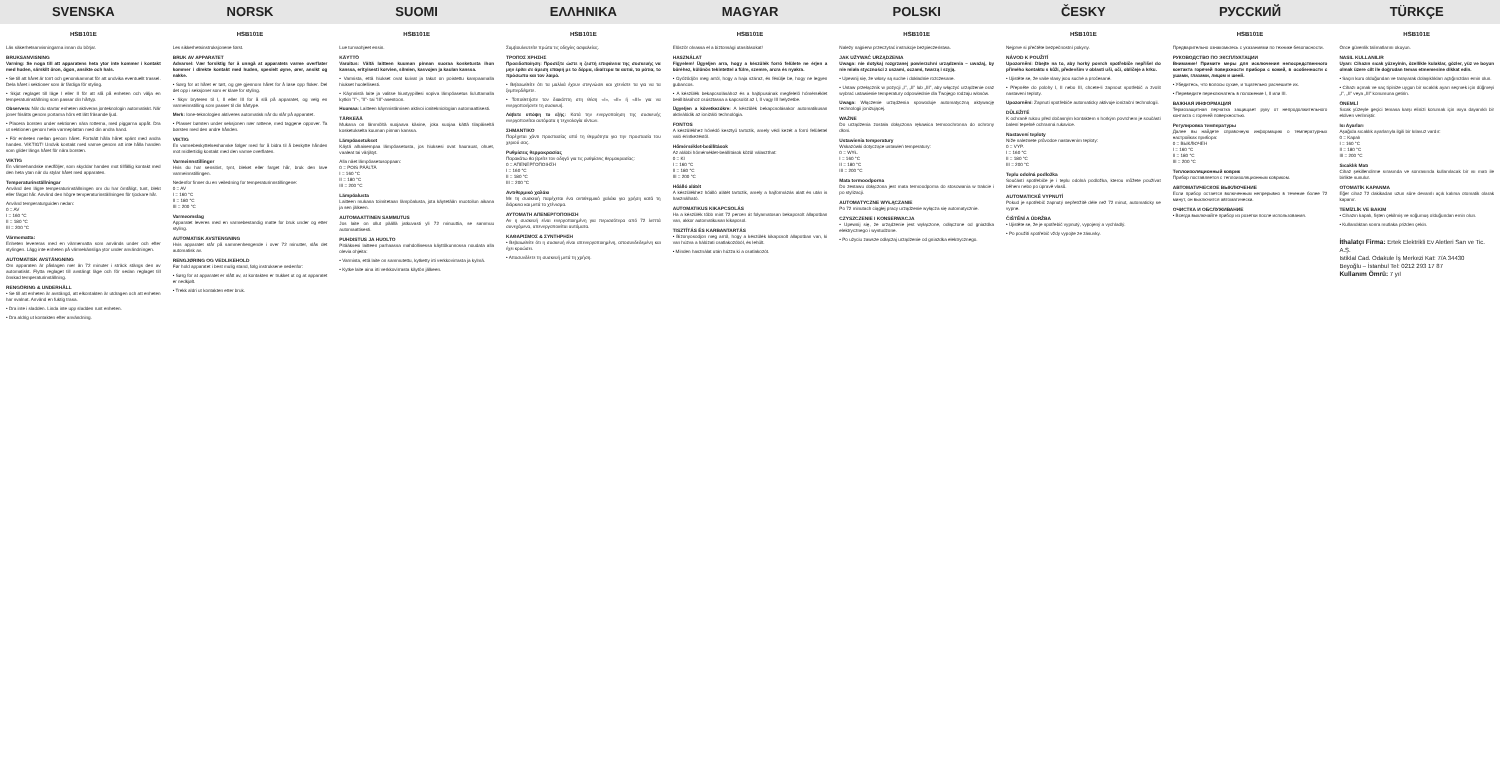SVENSKA
HSB101E
Läs säkerhetsanvisningarna innan du börjar.
BRUKSANVISNING
Varning: Se noga till att apparatens heta ytor inte kommer i kontakt med huden, särskilt öron, ögon, ansikte och hals.
• Se till att håret är torrt och genomkammat för att undvika eventuellt trassel. Dela håret i sektioner som är färdiga för styling.
• Skjut reglaget till läge I eller II för att slå på enheten och välja en temperaturinställning som passar din hårtyp.
Observera: När du startar enheten aktiveras jonteknologin automatiskt. När joner frisätts genom portarna hörs ett lätt fräsande ljud.
• Placera borsten under sektionen nära rotterna, med piggarna uppåt. Dra ut sektionen genom hela varmeplattan med din andra hand.
• För enheten mellan genom håret. Fortsätt hålla håret spänt med andra handen. VIKTIGT! Undvik kontakt med varme genom att inte hålla handen som glider längs håret för nära borsten.
VIKTIG
En värmehandske medföljer, som skyddar handen mot tillfällig kontakt med den heta ytan när du stylar håret med apparaten.
Temperaturinställningar
Använd den lägre temperaturinställningen om du har ömtåligt, tunt, blekt eller färgat hår. Använd den högre temperaturinställningen för tjockare hår.
Använd temperaturguiden nedan:
0 = AV
I = 160 °C
II = 180 °C
III = 200 °C
Värmematta:
Enheten levereras med en värmematta som används under och efter stylingen. Lägg inte enheten på värmekänsliga ytor under användningen.
AUTOMATISK AVSTÄNGNING
Om apparaten är påslagen mer än 72 minuter i sträck stängs den av automatiskt. Flytta reglaget till avstängt läge och för sedan reglaget till önskad temperaturinställning.
RENGÖRING & UNDERHÅLL
• Se till att enheten är avstängd, att elkontakten är utdragen och att enheten har svalnat. Använd en fuktig trasa.
• Dra inte i sladden. Linda inte upp sladden runt enheten.
• Dra aldrig ut kontakten efter användning.
NORSK
HSB101E
Les sikkerhetsinstruksjonene først.
BRUK AV APPARATET
Advarsel: Vær forsiktig for å unngå at apparatets varme overflater kommer i direkte kontakt med huden, spesielt øyne, ører, ansikt og nakke.
• Sørg for at håret er tørt, og gre gjennom håret for å løse opp floker. Del det opp i seksjoner som er klare for styling.
• Skyv bryteren til I, II eller III for å slå på apparatet, og velg en varmeinnstilling som passer til din hårtype.
Merk: Ione-teknologien aktiveres automatisk når du slår på apparatet.
• Plasser børsten under seksjonen nær røttene, med taggene oppover. Ta børsten med den andre hånden.
VIKTIG
En varmebeskyttelseshanske følger med for å bidra til å beskytte hånden mot midlertidig kontakt med den varme overflaten.
Varmeinnstillinger
Hvis du har sensitivt, tynt, bleket eller farget hår, bruk den lave varmeinnstillingen.
Nedenfor finner du en veiledning for temperaturinnstillingene:
0 = AV
I = 160 °C
II = 180 °C
III = 200 °C
Varmeomslag
Apparatet leveres med en varmebestandig matte for bruk under og etter styling.
AUTOMATISK AVSTENGNING
Hvis apparatet står på sammenhengende i over 72 minutter, slås det automatisk av.
RENGJØRING OG VEDLIKEHOLD
Før hold apparatet i best mulig stand, følg instruksene nedenfor:
• Sørg for at apparatet er slått av, at kontakten er trukket ut og at apparatet er nedkjølt.
• Trekk aldri ut kontakten etter bruk.
SUOMI
HSB101E
Lue turvaohjeet ensin.
KÄYTTÖ
Varoitus: Vältä laitteen kuuman pinnan suoraa kosketusta ihon kanssa, erityisesti korvien, silmien, kasvojen ja kaulan kanssa.
• Varmista, että hiukset ovat kuivat ja takut on poistettu kampaamalla hiukset huolellisesti.
• Käynnistä laite ja valitse hiustyypillesi sopiva lämpöasetus liu'uttamalla kytkin "I"-, "II"- tai "III"-asentoon.
Huomaa: Laitteen käynnistämisen aktivoi ionitekniologian automaattisesti.
TÄRKEÄÄ
Mukana on lämmöltä suojaava käsine, joka suojaa kättä tilapäiseltä kosketukselta kuuman pinnan kanssa.
Lämpöasetukset
Käytä alhaisempaa lämpöasetusta, jos hiuksesi ovat haurauat, ohuet, vaaleat tai värjätyt.
Alla näet lämpöasetusoppaan:
0 = POIS PÄÄLTÄ
I = 160 °C
II = 180 °C
III = 200 °C
Lämpöalusta
Laitteen mukana toimitetaan lämpöalusta, jota käytetään muotoilun aikana ja sen jälkeen.
AUTOMAATTINEN SAMMUTUS
Jos laite on ollut päällä jatkuvasti yli 72 minuuttia, se sammuu automaattisesti.
PUHDISTUS JA HUOLTO
Pitääksesi laitteen parhaassa mahdollisessa käyttökunnossa noudata alla olevia ohjeita:
• Varmista, että laite on sammutettu, kytketty irti verkkovirrasta ja kylmä.
• Kytke laite aina irti verkkovirrasta käytön jälkeen.
ΕΛΛΗΝΙΚΑ
HSB101E
Συμβουλευτείτε πρώτα τις οδηγίες ασφαλείας.
ΤΡΟΠΟΣ ΧΡΗΣΗΣ
Προειδοποίηση: Προσέξτε ώστε η ζεστή επιφάνεια της συσκευής να μην έρθει σε άμεση επαφή με το δέρμα, ιδιαίτερα τα αυτιά, τα μάτια, το πρόσωπο και τον λαιμό.
• Βεβαιωθείτε ότι τα μαλλιά έχουν στεγνώσει και χτενίστε τα για να τα ξεμπερδέψετε.
• Τοποθετήστε τον διακόπτη στη θέση «I», «II» ή «III» για να ενεργοποιήσετε τη συσκευή.
Λάβετε υπόψη το εξής: Κατά την ενεργοποίηση της συσκευής ενεργοποιείται αυτόματα η τεχνολογία ιόντων.
ΣΗΜΑΝΤΙΚΟ
Παρέχεται χάντι προστασίας από τη θερμότητα για την προστασία του χεριού σας.
Ρυθμίσεις θερμοκρασίας
Παρακάτω θα βρείτε τον οδηγό για τις ρυθμίσεις θερμοκρασίας:
0 = ΑΠΕΝΕΡΓΟΠΟΙΗΣΗ
I = 160 °C
II = 180 °C
III = 200 °C
Αντιθερμικό χαλάκι
Με τη συσκευή παρέχεται ένα αντιθερμικό χαλάκι για χρήση κατά τη διάρκεια και μετά το χτένισμα.
ΑΥΤΟΜΑΤΗ ΑΠΕΝΕΡΓΟΠΟΙΗΣΗ
Αν η συσκευή είναι ενεργοποιημένη για περισσότερα από 72 λεπτά συνεχόμενα, απενεργοποιείται αυτόματα.
ΚΑΘΑΡΙΣΜΟΣ & ΣΥΝΤΗΡΗΣΗ
• Βεβαιωθείτε ότι η συσκευή είναι απενεργοποιημένη, αποσυνδεδεμένη και έχει κρυώσει.
• Αποσυνδέετε τη συσκευή μετά τη χρήση.
MAGYAR
HSB101E
Először olvassa el a biztonsági utasításokat!
HASZNÁLAT
Figyelem! Ügyeljen arra, hogy a készülék forró felülete ne érjen a bőréhez, különös tekintettel a fülre, szemre, arcra és nyakra.
• Győződjön meg arról, hogy a haja száraz, és fésülje be, hogy ne legyen gubancos.
• A készülék bekapcsolásához és a hajtípusának megfelelő hőmérséklet beállításához csúsztassa a kapcsolót az I, II vagy III helyzetbe.
Ügyeljen a következőkre: A készülék bekapcsolásakor automatikusan aktiválódik az ionizáló technológia.
FONTOS
A készülékhez hővédő kesztyű tartozik, amely védi kezét a forró felülettel való érintkezéstől.
Hőmérséklet-beállítások
Az alábbi hőmérséklet-beállítások közül választhat:
0 = KI
I = 160 °C
II = 180 °C
III = 200 °C
Hőálló alátét
A készülékhez hőálló alátét tartozik, amely a hajformázás alatt és után is használható.
AUTOMATIKUS KIKAPCSOLÁS
Ha a készülék több mint 72 percen át folyamatosan bekapcsolt állapotban van, akkor automatikusan kikapcsol.
TISZTÍTÁS ÉS KARBANTARTÁS
• Bizonyosodjon meg arról, hogy a készülék kikapcsolt állapotban van, ki van húzva a hálózati csatlakozóból, és lehűlt.
• Minden használat után húzza ki a csatlakozót.
POLSKI
HSB101E
Należy najpierw przeczytać instrukcje bezpieczeństwa.
JAK UŻYWAĆ URZĄDZENIA
Uwaga: nie dotykaj rozgrzanej powierzchni urządzenia – uważaj, by nie miała styczności z uszami, oczami, twarzą i szyją.
• Upewnij się, że włosy są suche i dokładnie rozczesane.
• Ustaw przełącznik w pozycji „I", „II" lub „III", aby włączyć urządzenie oraz wybrać ustawienie temperatury odpowiednie dla Twojego rodzaju włosów.
Uwaga: Włączenie urządzenia spowoduje automatyczną aktywację technologii jonizującej.
WAŻNE
Do urządzenia została dołączona rękawica termoochronna do ochrony dłoni.
Ustawienia temperatury
Wskazówki dotyczące ustawień temperatury:
0 = WYŁ.
I = 160 °C
II = 180 °C
III = 200 °C
Mata termoodporna
Do zestawu dołączona jest mata termoodporna do stosowania w trakcie i po stylizacji.
AUTOMATYCZNE WYŁĄCZANIE
Po 72 minutach ciągłej pracy urządzenie wyłącza się automatycznie.
CZYSZCZENIE I KONSERWACJA
• Upewnij się, że urządzenie jest wyłączone, odłączone od gniazdka elektrycznego i wystudzone.
• Po użyciu zawsze odłączaj urządzenie od gniazdka elektrycznego.
ČESKY
HSB101E
Nejprve si přečtěte bezpečnostní pokyny.
NÁVOD K POUŽITÍ
Upozornění: Dbejte na to, aby horký povrch spotřebiče nepřišel do přímého kontaktu s kůží, především v oblasti uší, očí, obličeje a krku.
• Ujistěte se, že vaše vlasy jsou suché a pročesané.
• Přepněte do polohy I, II nebo III, chcete-li zapnout spotřebič a zvolit nastavení teploty.
Upozornění: Zapnutí spotřebiče automaticky aktivuje ionizační technologii.
DŮLEŽITÉ
K ochraně rukou před dočasným kontaktem s horkým povrchem je součástí balení tepelně ochranná rukavice.
Nastavení teploty
Níže naleznete průvodce nastavením teploty:
0 = VYP.
I = 160 °C
II = 180 °C
III = 200 °C
Teplu odolná podložka
Součástí spotřebiče je i teplu odolná podložka, kterou můžete používat během nebo po úpravě vlasů.
AUTOMATICKÉ VYPNUTÍ
Pokud je spotřebič zapnutý nepřetržitě déle než 72 minut, automaticky se vypne.
ČIŠTĚNÍ A ÚDRŽBA
• Ujistěte se, že je spotřebič vypnutý, vypojený a vychladlý.
• Po použití spotřebič vždy vypojte ze zásuvky.
РУССКИЙ
HSB101E
Предварительно ознакомьтесь с указаниями по технике безопасности.
РУКОВОДСТВО ПО ЭКСПЛУАТАЦИИ
Внимание! Примите меры для исключения непосредственного контакта горячей поверхности прибора с кожей, в особенности с ушами, глазами, лицом и шеей.
• Убедитесь, что волосы сухие, и тщательно расчешите их.
• Переведите переключатель в положение I, II или III.
ВАЖНАЯ ИНФОРМАЦИЯ
Термозащитная перчатка защищает руку от непродолжительного контакта с горячей поверхностью.
Регулировка температуры
Далее вы найдете справочную информацию о температурных настройках прибора:
0 = ВЫКЛЮЧЕН
I = 160 °C
II = 180 °C
III = 200 °C
Теплоизоляционный коврик
Прибор поставляется с теплоизоляционным ковриком.
АВТОМАТИЧЕСКОЕ ВЫКЛЮЧЕНИЕ
Если прибор остается включенным непрерывно в течение более 72 минут, он выключится автоматически.
ОЧИСТКА И ОБСЛУЖИВАНИЕ
• Всегда выключайте прибор из розетки после использования.
TÜRKÇE
HSB101E
Önce güvenlik talimatlarını okuyun.
NASIL KULLANILIR
Uyarı: Cihazın sıcak yüzeyinin, özellikle kulaklar, gözler, yüz ve boyun olmak üzere cilt ile doğrudan temas etmemesine dikkat edin.
• Saçın kuru olduğundan ve tarayarak dolaşıklıkları açtığınızdan emin olun.
• Cihazı açmak ve saç tipinize uygun bir sıcaklık ayarı seçmek için düğmeyi „I", „II" veya „III" konumuna getirin.
ÖNEMLİ
Sıcak yüzeyle geçici temasa karşı elinizi korumak için ısıya dayanıklı bir eldiven verilmiştir.
Isı Ayarları
Aşağıda sıcaklık ayarlarıyla ilgili bir kılavuz vardır:
0 = Kapalı
I = 160 °C
II = 180 °C
III = 200 °C
Sıcaklık Matı
Cihaz şekillendirme sırasında ve sonrasında kullanılacak bir ısı matı ile birlikte sunulur.
OTOMATİK KAPANMA
Eğer cihaz 72 dakikadan uzun süre devamlı açık kalırsa otomatik olarak kapanır.
TEMİZLİK VE BAKIM
• Cihazın kapalı, fişten çekilmiş ve soğumuş olduğundan emin olun.
• Kullandıktan sonra mutlaka prizden çekin.
İthalatçı Firma: Ertek Elektrikli Ev Aletleri San ve Tic. A.Ş.
Istiklal Cad. Odakule İş Merkezi Kat: 7/A 34430
Beyoğlu – İstanbul Tel: 0212 293 17 87
Kullanım Ömrü: 7 yıl